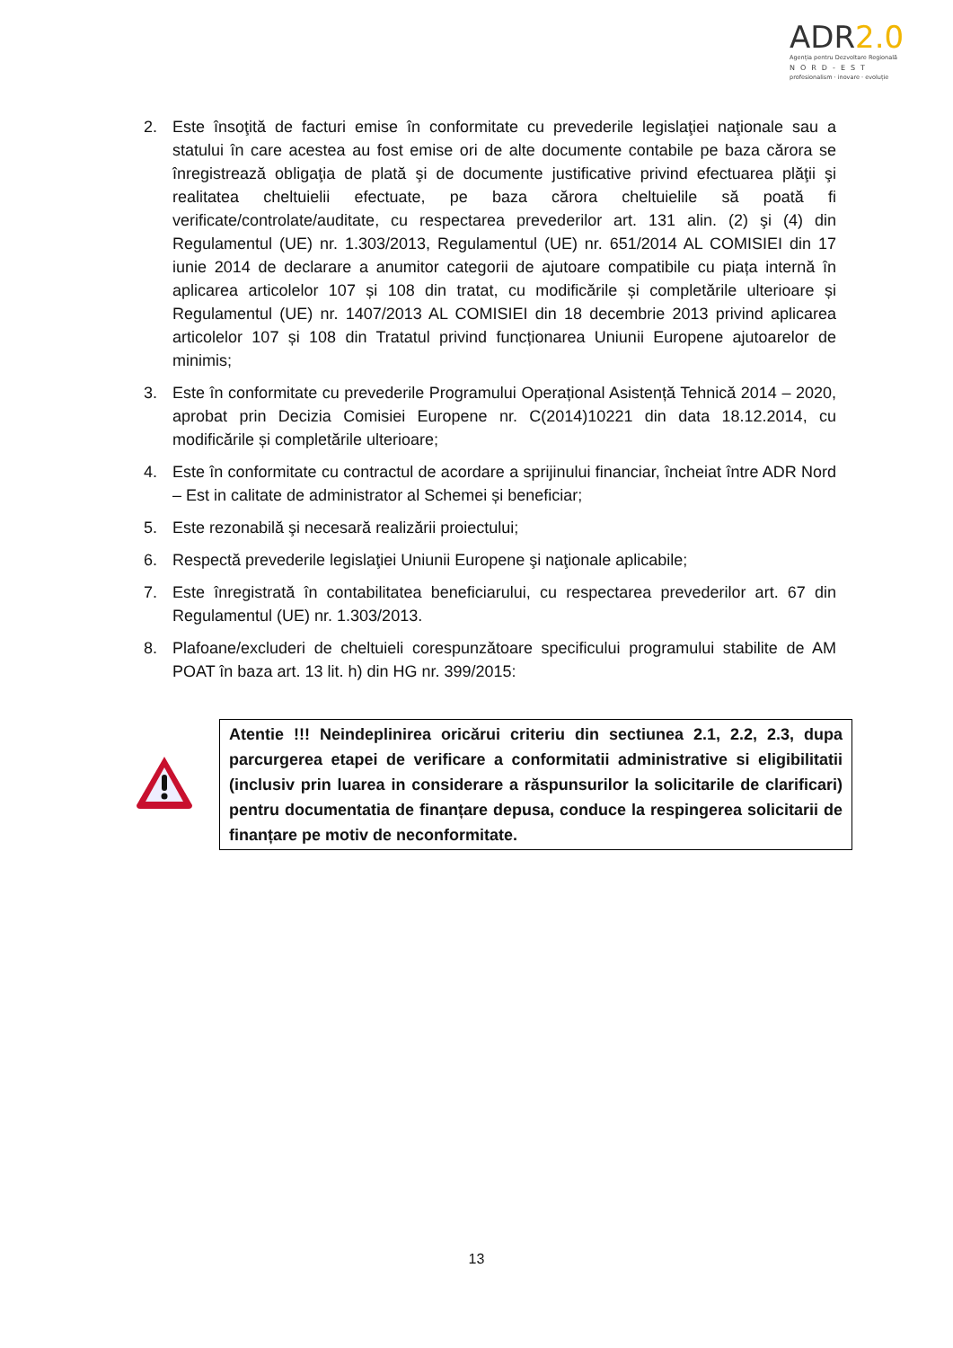ADR2.0
Agenția pentru Dezvoltare Regională
NORD-EST
profesionalism · inovare · evoluție
2. Este însoţită de facturi emise în conformitate cu prevederile legislaţiei naţionale sau a statului în care acestea au fost emise ori de alte documente contabile pe baza cărora se înregistrează obligaţia de plată şi de documente justificative privind efectuarea plăţii şi realitatea cheltuielii efectuate, pe baza cărora cheltuielile să poată fi verificate/controlate/auditate, cu respectarea prevederilor art. 131 alin. (2) şi (4) din Regulamentul (UE) nr. 1.303/2013, Regulamentul (UE) nr. 651/2014 AL COMISIEI din 17 iunie 2014 de declarare a anumitor categorii de ajutoare compatibile cu piața internă în aplicarea articolelor 107 și 108 din tratat, cu modificările și completările ulterioare și Regulamentul (UE) nr. 1407/2013 AL COMISIEI din 18 decembrie 2013 privind aplicarea articolelor 107 și 108 din Tratatul privind funcționarea Uniunii Europene ajutoarelor de minimis;
3. Este în conformitate cu prevederile Programului Operațional Asistență Tehnică 2014 – 2020, aprobat prin Decizia Comisiei Europene nr. C(2014)10221 din data 18.12.2014, cu modificările și completările ulterioare;
4. Este în conformitate cu contractul de acordare a sprijinului financiar, încheiat între ADR Nord – Est in calitate de administrator al Schemei și beneficiar;
5. Este rezonabilă şi necesară realizării proiectului;
6. Respectă prevederile legislaţiei Uniunii Europene şi naţionale aplicabile;
7. Este înregistrată în contabilitatea beneficiarului, cu respectarea prevederilor art. 67 din Regulamentul (UE) nr. 1.303/2013.
8. Plafoane/excluderi de cheltuieli corespunzătoare specificului programului stabilite de AM POAT în baza art. 13 lit. h) din HG nr. 399/2015:
Atentie !!! Neindeplinirea oricărui criteriu din sectiunea 2.1, 2.2, 2.3, dupa parcurgerea etapei de verificare a conformitatii administrative si eligibilitatii (inclusiv prin luarea in considerare a răspunsurilor la solicitarile de clarificari) pentru documentatia de finanțare depusa, conduce la respingerea solicitarii de finanțare pe motiv de neconformitate.
13